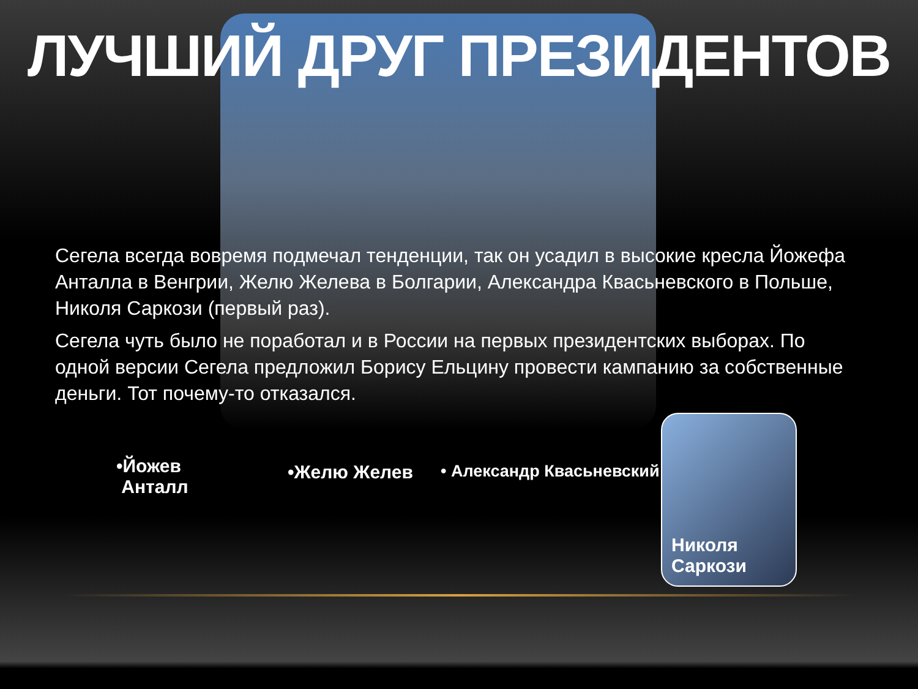ЛУЧШИЙ ДРУГ ПРЕЗИДЕНТОВ
Сегела всегда вовремя подмечал тенденции, так он усадил в высокие кресла Йожефа Анталла в Венгрии, Желю Желева в Болгарии, Александра Квасьневского в Польше, Николя Саркози (первый раз).
Сегела чуть было не поработал и в России на первых президентских выборах. По одной версии Сегела предложил Борису Ельцину провести кампанию за собственные деньги. Тот почему-то отказался.
•Йожев
Анталл
•Желю Желев • Александр Квасьневский
Николя
Саркози